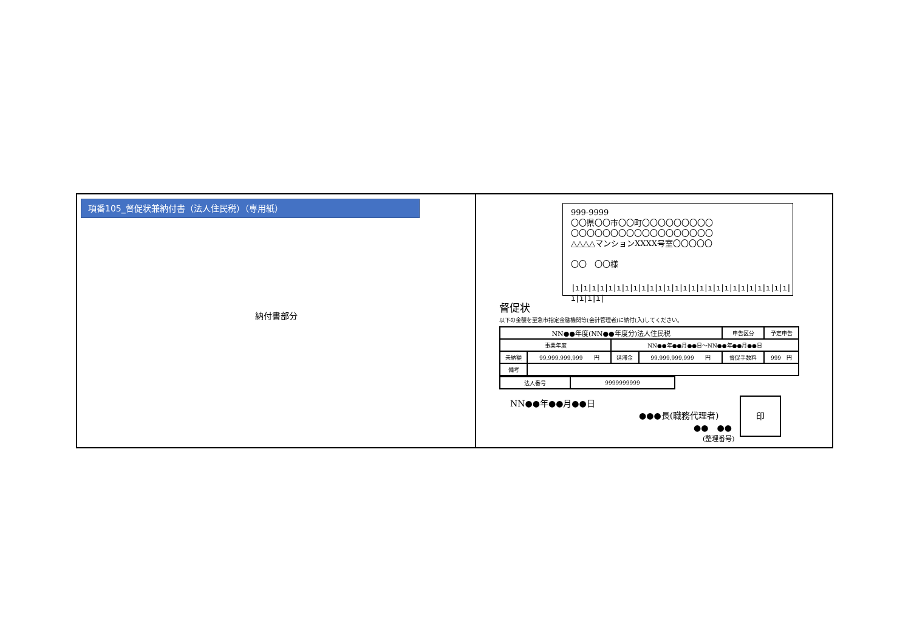項番105_督促状兼納付書（法人住民税）（専用紙）
納付書部分
999-9999
〇〇県〇〇市〇〇町〇〇〇〇〇〇〇〇〇
〇〇〇〇〇〇〇〇〇〇〇〇〇〇〇〇〇〇
△△△△マンションXXXX号室〇〇〇〇〇
〇〇　〇〇様
|ı|ı|ı|ı|ı|ı|ı|ı|ı|ı|ı|ı|ı|ı|ı|ı|ı|ı|ı|ı|ı|ı|ı|ı|ı|ı|ı|ı|ı|ı|
督促状
以下の金額を至急市指定金融機関等(会計管理者)に納付(入)してください。
| NN●●年度(NN●●年度分)法人住民税 | | | | 申告区分 | 予定申告 | |
| 事業年度 | | NN●●年●●月●●日～NN●●年●●月●●日 | | | | |
| 未納額 | 99,999,999,999 円 | 延滞金 | 99,999,999,999 円 | 督促手数料 | | 999 円 |
| 備考 | | | | | | |
| 法人番号 | 9999999999 |
NN●●年●●月●●日
●●●長(職務代理者)
●●　●●
(整理番号)
印